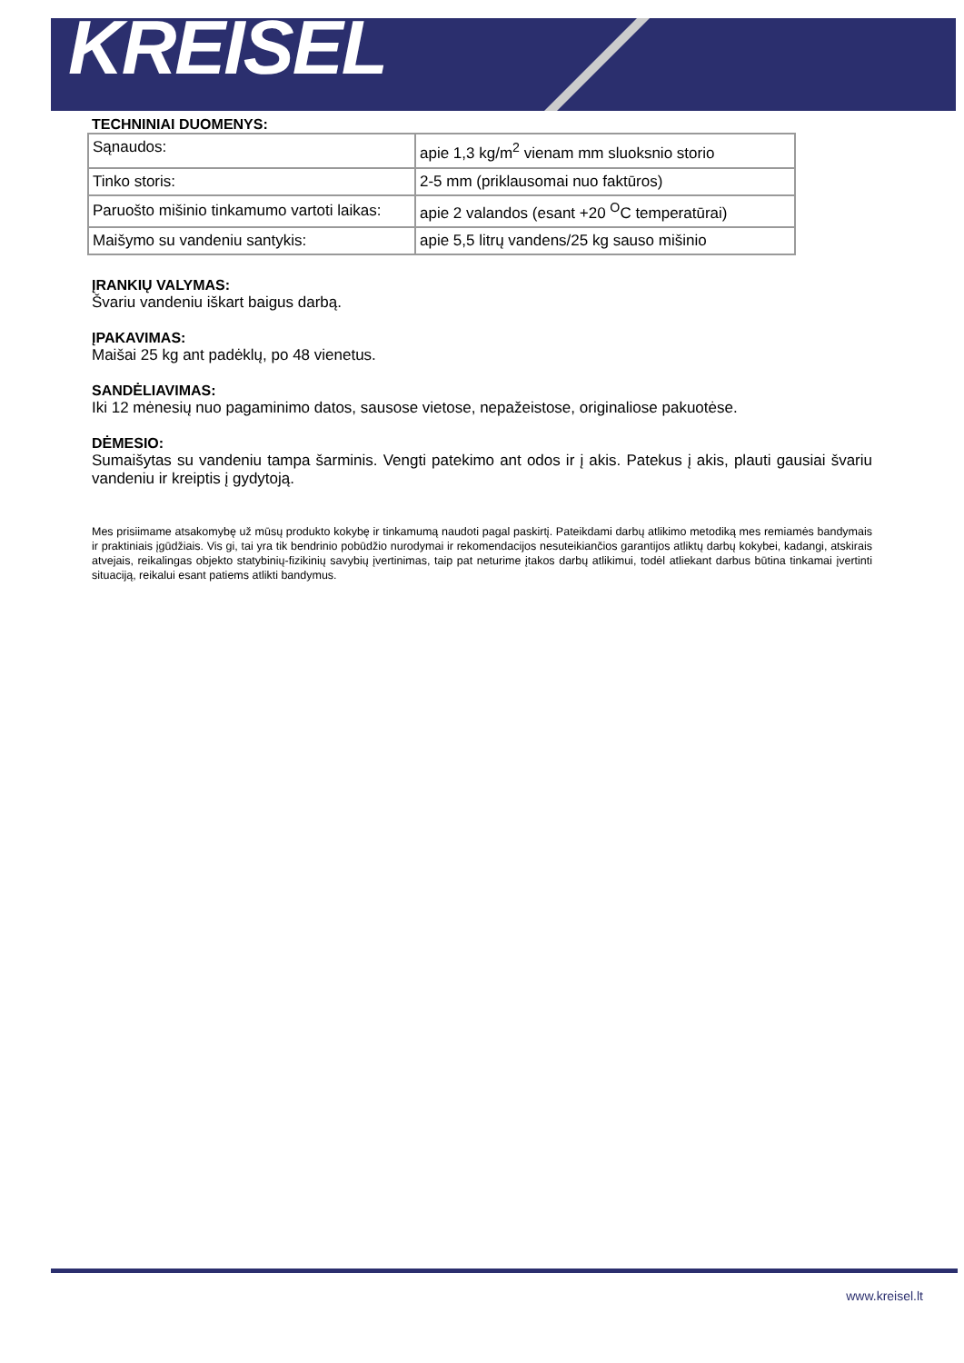KREISEL
TECHNINIAI DUOMENYS:
| Sąnaudos: | apie 1,3 kg/m<sup>2</sup> vienam mm sluoksnio storio |
| Tinko storis: | 2-5 mm (priklausomai nuo faktūros) |
| Paruošto mišinio tinkamumo vartoti laikas: | apie 2 valandos (esant +20 <sup>O</sup>C temperatūrai) |
| Maišymo su vandeniu santykis: | apie 5,5 litrų vandens/25 kg sauso mišinio |
ĮRANKIŲ VALYMAS:
Švariu vandeniu iškart baigus darbą.
ĮPAKAVIMAS:
Maišai 25 kg ant padėklų, po 48 vienetus.
SANDĖLIAVIMAS:
Iki 12 mėnesių nuo pagaminimo datos, sausose vietose, nepažeistose, originaliose pakuotėse.
DĖMESIO:
Sumaišytas su vandeniu tampa šarminis. Vengti patekimo ant odos ir į akis. Patekus į akis, plauti gausiai švariu vandeniu ir kreiptis į gydytoją.
Mes prisiimame atsakomybę už mūsų produkto kokybę ir tinkamumą naudoti pagal paskirtį. Pateikdami darbų atlikimo metodiką mes remiamės bandymais ir praktiniais įgūdžiais. Vis gi, tai yra tik bendrinio pobūdžio nurodymai ir rekomendacijos nesuteikiančios garantijos atliktų darbų kokybei, kadangi, atskirais atvejais, reikalingas objekto statybinių-fizikinių savybių įvertinimas, taip pat neturime įtakos darbų atlikimui, todėl atliekant darbus būtina tinkamai įvertinti situaciją, reikalui esant patiems atlikti bandymus.
www.kreisel.lt